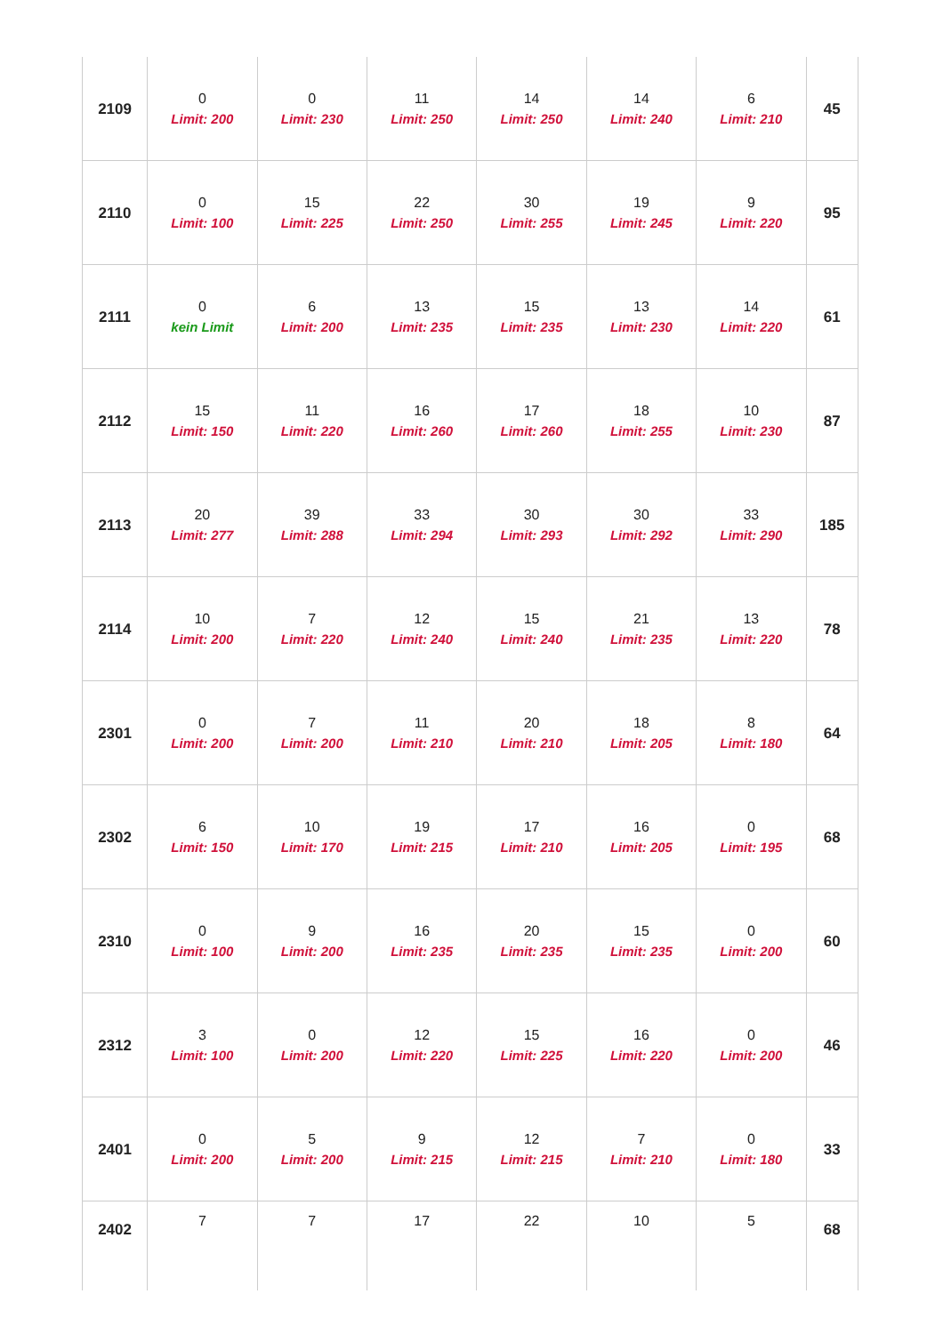| 2109 | 0 Limit: 200 | 0 Limit: 230 | 11 Limit: 250 | 14 Limit: 250 | 14 Limit: 240 | 6 Limit: 210 | 45 |
| 2110 | 0 Limit: 100 | 15 Limit: 225 | 22 Limit: 250 | 30 Limit: 255 | 19 Limit: 245 | 9 Limit: 220 | 95 |
| 2111 | 0 kein Limit | 6 Limit: 200 | 13 Limit: 235 | 15 Limit: 235 | 13 Limit: 230 | 14 Limit: 220 | 61 |
| 2112 | 15 Limit: 150 | 11 Limit: 220 | 16 Limit: 260 | 17 Limit: 260 | 18 Limit: 255 | 10 Limit: 230 | 87 |
| 2113 | 20 Limit: 277 | 39 Limit: 288 | 33 Limit: 294 | 30 Limit: 293 | 30 Limit: 292 | 33 Limit: 290 | 185 |
| 2114 | 10 Limit: 200 | 7 Limit: 220 | 12 Limit: 240 | 15 Limit: 240 | 21 Limit: 235 | 13 Limit: 220 | 78 |
| 2301 | 0 Limit: 200 | 7 Limit: 200 | 11 Limit: 210 | 20 Limit: 210 | 18 Limit: 205 | 8 Limit: 180 | 64 |
| 2302 | 6 Limit: 150 | 10 Limit: 170 | 19 Limit: 215 | 17 Limit: 210 | 16 Limit: 205 | 0 Limit: 195 | 68 |
| 2310 | 0 Limit: 100 | 9 Limit: 200 | 16 Limit: 235 | 20 Limit: 235 | 15 Limit: 235 | 0 Limit: 200 | 60 |
| 2312 | 3 Limit: 100 | 0 Limit: 200 | 12 Limit: 220 | 15 Limit: 225 | 16 Limit: 220 | 0 Limit: 200 | 46 |
| 2401 | 0 Limit: 200 | 5 Limit: 200 | 9 Limit: 215 | 12 Limit: 215 | 7 Limit: 210 | 0 Limit: 180 | 33 |
| 2402 | 7 | 7 | 17 | 22 | 10 | 5 | 68 |